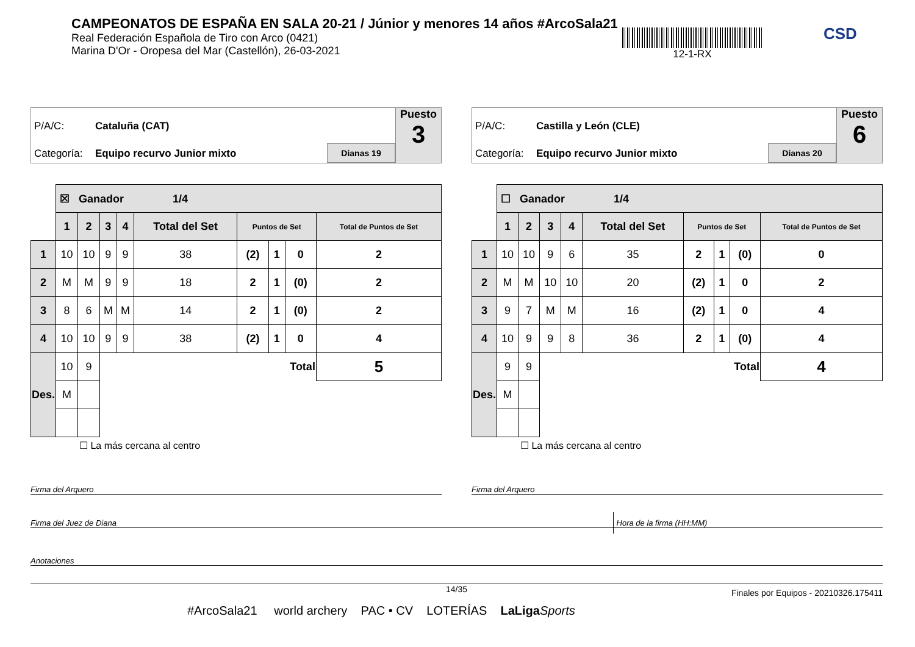CAMPEONATOS DE ESPAÑA EN SALA 20-21 / Júnior y menores 14 años #ArcoSala21
Real Federación Española de Tiro con Arco (0421)
Marina D'Or - Oropesa del Mar (Castellón), 26-03-2021
12-1-RX CSD
P/A/C: Cataluña (CAT)
Categoría: Equipo recurvo Junior mixto Dianas 19
Puesto
3
| | ☒ Ganador 1/4 | | | | | | | | |
| | 1 | 2 | 3 | 4 | Total del Set | Puntos de Set | | | Total de Puntos de Set |
| 1 | 10 | 10 | 9 | 9 | 38 | (2) | 1 | 0 | 2 |
| 2 | M | M | 9 | 9 | 18 | 2 | 1 | (0) | 2 |
| 3 | 8 | 6 | M | M | 14 | 2 | 1 | (0) | 2 |
| 4 | 10 | 10 | 9 | 9 | 38 | (2) | 1 | 0 | 4 |
| Des. | 10 | 9 | Total | | | | | | 5 |
| | M | | | | | | | | |
☐ La más cercana al centro
P/A/C: Castilla y León (CLE)
Categoría: Equipo recurvo Junior mixto Dianas 20
Puesto
6
| | ☐ Ganador 1/4 | | | | | | | | |
| | 1 | 2 | 3 | 4 | Total del Set | Puntos de Set | | | Total de Puntos de Set |
| 1 | 10 | 10 | 9 | 6 | 35 | 2 | 1 | (0) | 0 |
| 2 | M | M | 10 | 10 | 20 | (2) | 1 | 0 | 2 |
| 3 | 9 | 7 | M | M | 16 | (2) | 1 | 0 | 4 |
| 4 | 10 | 9 | 9 | 8 | 36 | 2 | 1 | (0) | 4 |
| Des. | 9 | 9 | Total | | | | | | 4 |
| | M | | | | | | | | |
☐ La más cercana al centro
Firma del Arquero Firma del Arquero
Firma del Juez de Diana Hora de la firma (HH:MM)
Anotaciones
14/35
Finales por Equipos - 20210326.175411
#ArcoSala21 world archery PAC • CV LOTERÍAS LaLiga Sports